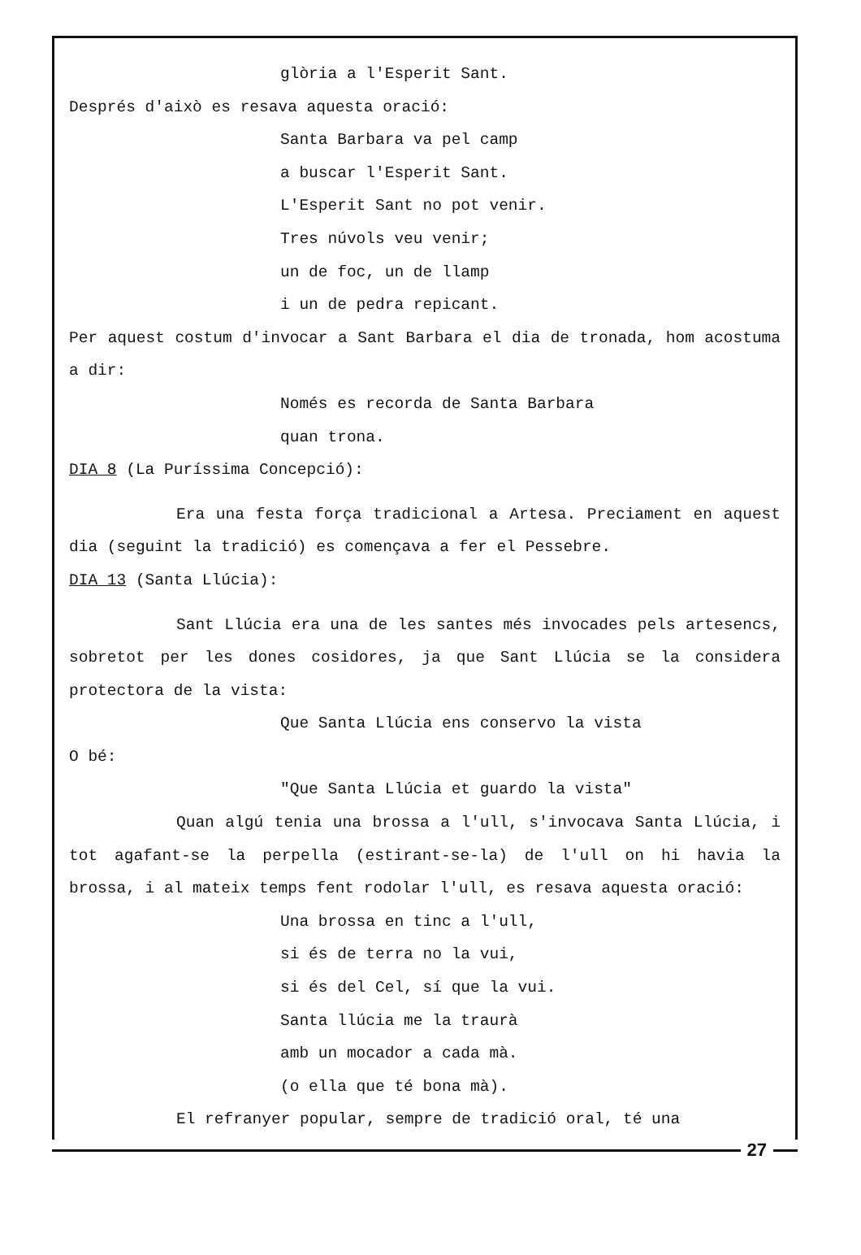glòria a l'Esperit Sant.
Després d'això es resava aquesta oració:
Santa Barbara va pel camp
a buscar l'Esperit Sant.
L'Esperit Sant no pot venir.
Tres núvols veu venir;
un de foc, un de llamp
i un de pedra repicant.
Per aquest costum d'invocar a Sant Barbara el dia de tronada, hom acostuma a dir:
Només es recorda de Santa Barbara
quan trona.
DIA 8 (La Puríssima Concepció):
Era una festa força tradicional a Artesa. Preciament en aquest dia (seguint la tradició) es començava a fer el Pessebre.
DIA 13 (Santa Llúcia):
Sant Llúcia era una de les santes més invocades pels artesencs, sobretot per les dones cosidores, ja que Sant Llúcia se la considera protectora de la vista:
Que Santa Llúcia ens conservo la vista
O bé:
"Que Santa Llúcia et guardo la vista"
Quan algú tenia una brossa a l'ull, s'invocava Santa Llúcia, i tot agafant-se la perpella (estirant-se-la) de l'ull on hi havia la brossa, i al mateix temps fent rodolar l'ull, es resava aquesta oració:
Una brossa en tinc a l'ull,
si és de terra no la vui,
si és del Cel, sí que la vui.
Santa llúcia me la traurà
amb un mocador a cada mà.
(o ella que té bona mà).
El refranyer popular, sempre de tradició oral, té una
27